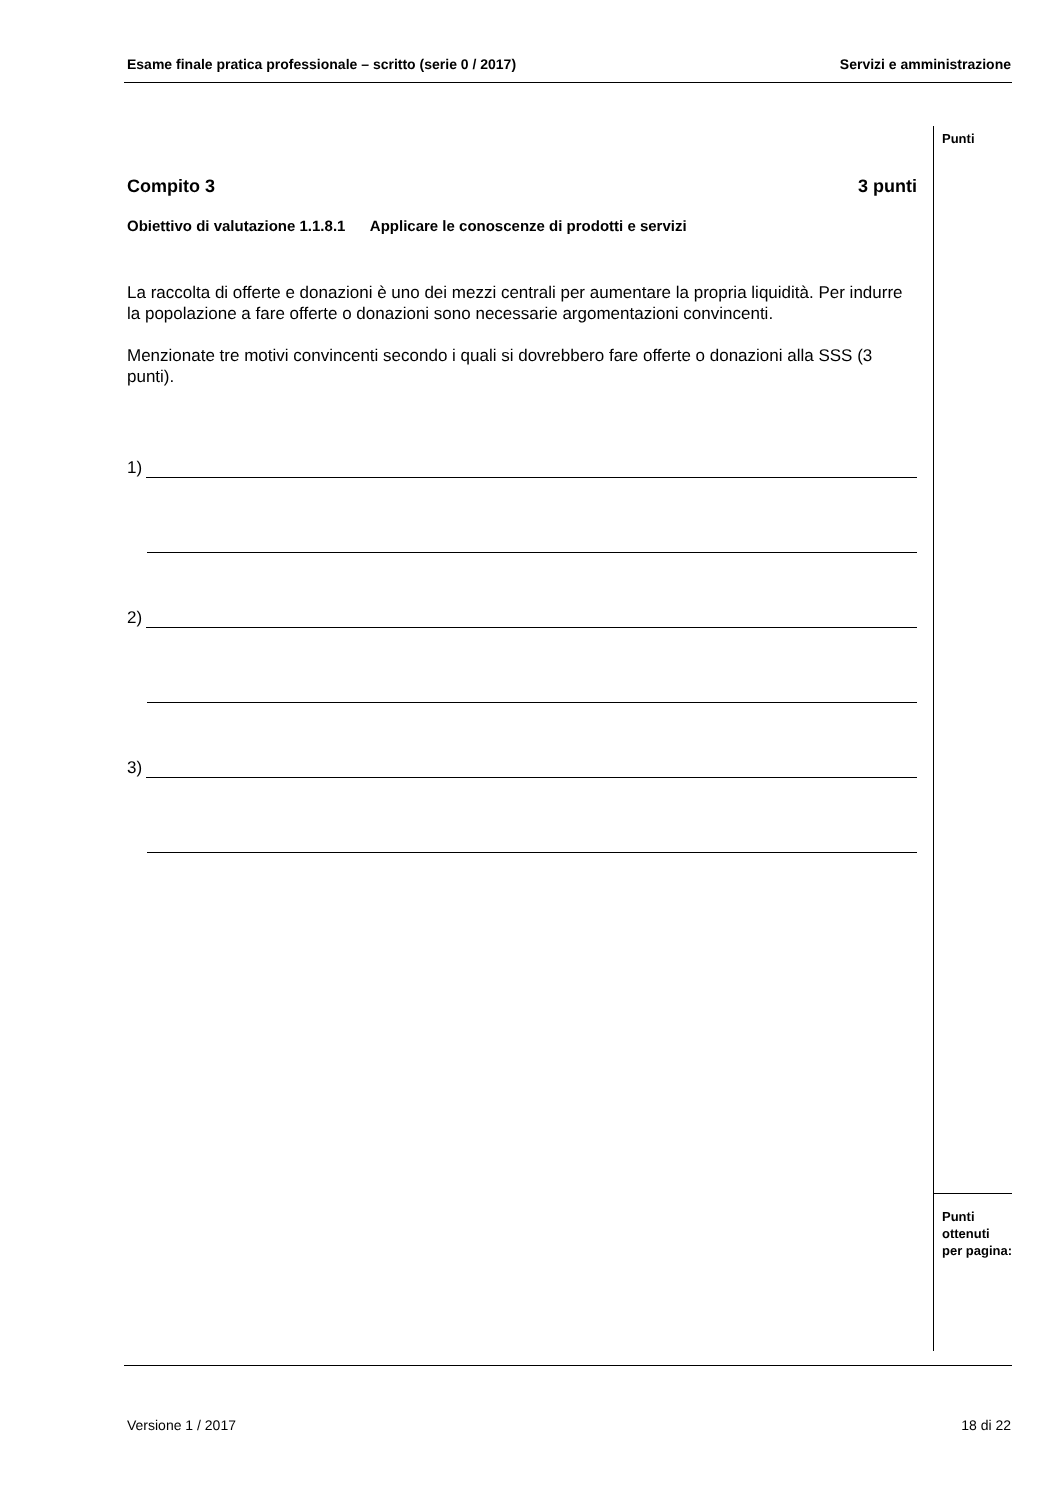Esame finale pratica professionale – scritto (serie 0 / 2017) Servizi e amministrazione
Punti
Compito 3 3 punti
Obiettivo di valutazione 1.1.8.1 Applicare le conoscenze di prodotti e servizi
La raccolta di offerte e donazioni è uno dei mezzi centrali per aumentare la propria liquidità. Per indurre la popolazione a fare offerte o donazioni sono necessarie argomentazioni convincenti.
Menzionate tre motivi convincenti secondo i quali si dovrebbero fare offerte o donazioni alla SSS (3 punti).
1)
2)
3)
Punti
ottenuti
per pagina:
Versione 1 / 2017 18 di 22